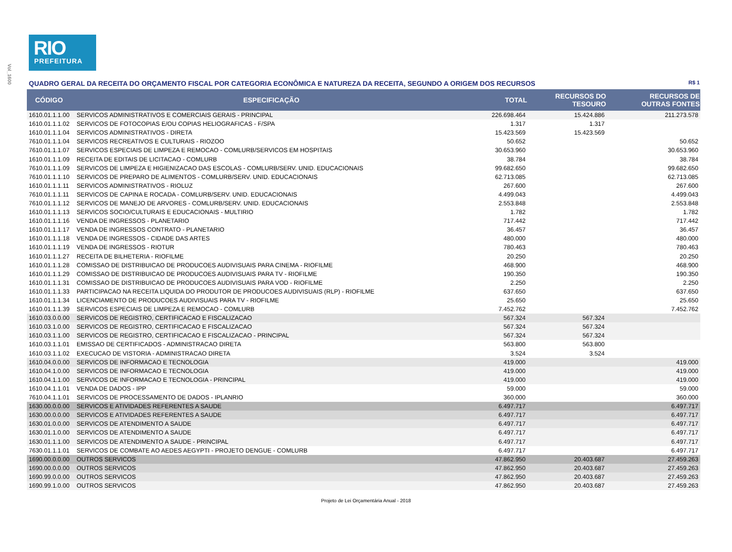Vol_1600
RIO
PREFEITURA
QUADRO GERAL DA RECEITA DO ORÇAMENTO FISCAL POR CATEGORIA ECONÔMICA E NATUREZA DA RECEITA, SEGUNDO A ORIGEM DOS RECURSOS R$ 1
| CÓDIGO | ESPECIFICAÇÃO | TOTAL | RECURSOS DO TESOURO | RECURSOS DE OUTRAS FONTES |
| --- | --- | --- | --- | --- |
| 1610.01.1.1.00 | SERVICOS ADMINISTRATIVOS E COMERCIAIS GERAIS - PRINCIPAL | 226.698.464 | 15.424.886 | 211.273.578 |
| 1610.01.1.1.02 | SERVICOS DE FOTOCOPIAS E/OU COPIAS HELIOGRAFICAS - F/SPA | 1.317 | 1.317 | |
| 1610.01.1.1.04 | SERVICOS ADMINISTRATIVOS - DIRETA | 15.423.569 | 15.423.569 | |
| 7610.01.1.1.04 | SERVICOS RECREATIVOS E CULTURAIS - RIOZOO | 50.652 | | 50.652 |
| 7610.01.1.1.07 | SERVICOS ESPECIAIS DE LIMPEZA E REMOCAO - COMLURB/SERVICOS EM HOSPITAIS | 30.653.960 | | 30.653.960 |
| 1610.01.1.1.09 | RECEITA DE EDITAIS DE LICITACAO - COMLURB | 38.784 | | 38.784 |
| 7610.01.1.1.09 | SERVICOS DE LIMPEZA E HIGIENIZACAO DAS ESCOLAS - COMLURB/SERV. UNID. EDUCACIONAIS | 99.682.650 | | 99.682.650 |
| 7610.01.1.1.10 | SERVICOS DE PREPARO DE ALIMENTOS - COMLURB/SERV. UNID. EDUCACIONAIS | 62.713.085 | | 62.713.085 |
| 1610.01.1.1.11 | SERVICOS ADMINISTRATIVOS - RIOLUZ | 267.600 | | 267.600 |
| 7610.01.1.1.11 | SERVICOS DE CAPINA E ROCADA - COMLURB/SERV. UNID. EDUCACIONAIS | 4.499.043 | | 4.499.043 |
| 7610.01.1.1.12 | SERVICOS DE MANEJO DE ARVORES - COMLURB/SERV. UNID. EDUCACIONAIS | 2.553.848 | | 2.553.848 |
| 1610.01.1.1.13 | SERVICOS SOCIO/CULTURAIS E EDUCACIONAIS - MULTIRIO | 1.782 | | 1.782 |
| 1610.01.1.1.16 | VENDA DE INGRESSOS - PLANETARIO | 717.442 | | 717.442 |
| 1610.01.1.1.17 | VENDA DE INGRESSOS CONTRATO - PLANETARIO | 36.457 | | 36.457 |
| 1610.01.1.1.18 | VENDA DE INGRESSOS - CIDADE DAS ARTES | 480.000 | | 480.000 |
| 1610.01.1.1.19 | VENDA DE INGRESSOS - RIOTUR | 780.463 | | 780.463 |
| 1610.01.1.1.27 | RECEITA DE BILHETERIA - RIOFILME | 20.250 | | 20.250 |
| 1610.01.1.1.28 | COMISSAO DE DISTRIBUICAO DE PRODUCOES AUDIVISUAIS PARA CINEMA - RIOFILME | 468.900 | | 468.900 |
| 1610.01.1.1.29 | COMISSAO DE DISTRIBUICAO DE PRODUCOES AUDIVISUAIS PARA TV - RIOFILME | 190.350 | | 190.350 |
| 1610.01.1.1.31 | COMISSAO DE DISTRIBUICAO DE PRODUCOES AUDIVISUAIS PARA VOD - RIOFILME | 2.250 | | 2.250 |
| 1610.01.1.1.33 | PARTICIPACAO NA RECEITA LIQUIDA DO PRODUTOR DE PRODUCOES AUDIVISUAIS (RLP) - RIOFILME | 637.650 | | 637.650 |
| 1610.01.1.1.34 | LICENCIAMENTO DE PRODUCOES AUDIVISUAIS PARA TV - RIOFILME | 25.650 | | 25.650 |
| 1610.01.1.1.39 | SERVICOS ESPECIAIS DE LIMPEZA E REMOCAO - COMLURB | 7.452.762 | | 7.452.762 |
| 1610.03.0.0.00 | SERVICOS DE REGISTRO, CERTIFICACAO E FISCALIZACAO | 567.324 | 567.324 | |
| 1610.03.1.0.00 | SERVICOS DE REGISTRO, CERTIFICACAO E FISCALIZACAO | 567.324 | 567.324 | |
| 1610.03.1.1.00 | SERVICOS DE REGISTRO, CERTIFICACAO E FISCALIZACAO - PRINCIPAL | 567.324 | 567.324 | |
| 1610.03.1.1.01 | EMISSAO DE CERTIFICADOS - ADMINISTRACAO DIRETA | 563.800 | 563.800 | |
| 1610.03.1.1.02 | EXECUCAO DE VISTORIA - ADMINISTRACAO DIRETA | 3.524 | 3.524 | |
| 1610.04.0.0.00 | SERVICOS DE INFORMACAO E TECNOLOGIA | 419.000 | | 419.000 |
| 1610.04.1.0.00 | SERVICOS DE INFORMACAO E TECNOLOGIA | 419.000 | | 419.000 |
| 1610.04.1.1.00 | SERVICOS DE INFORMACAO E TECNOLOGIA - PRINCIPAL | 419.000 | | 419.000 |
| 1610.04.1.1.01 | VENDA DE DADOS - IPP | 59.000 | | 59.000 |
| 7610.04.1.1.01 | SERVICOS DE PROCESSAMENTO DE DADOS - IPLANRIO | 360.000 | | 360.000 |
| 1630.00.0.0.00 | SERVICOS E ATIVIDADES REFERENTES A SAUDE | 6.497.717 | | 6.497.717 |
| 1630.00.0.0.00 | SERVICOS E ATIVIDADES REFERENTES A SAUDE | 6.497.717 | | 6.497.717 |
| 1630.01.0.0.00 | SERVICOS DE ATENDIMENTO A SAUDE | 6.497.717 | | 6.497.717 |
| 1630.01.1.0.00 | SERVICOS DE ATENDIMENTO A SAUDE | 6.497.717 | | 6.497.717 |
| 1630.01.1.1.00 | SERVICOS DE ATENDIMENTO A SAUDE - PRINCIPAL | 6.497.717 | | 6.497.717 |
| 7630.01.1.1.01 | SERVICOS DE COMBATE AO AEDES AEGYPTI - PROJETO DENGUE - COMLURB | 6.497.717 | | 6.497.717 |
| 1690.00.0.0.00 | OUTROS SERVICOS | 47.862.950 | 20.403.687 | 27.459.263 |
| 1690.00.0.0.00 | OUTROS SERVICOS | 47.862.950 | 20.403.687 | 27.459.263 |
| 1690.99.0.0.00 | OUTROS SERVICOS | 47.862.950 | 20.403.687 | 27.459.263 |
| 1690.99.1.0.00 | OUTROS SERVICOS | 47.862.950 | 20.403.687 | 27.459.263 |
Projeto de Lei Orçamentária Anual - 2018